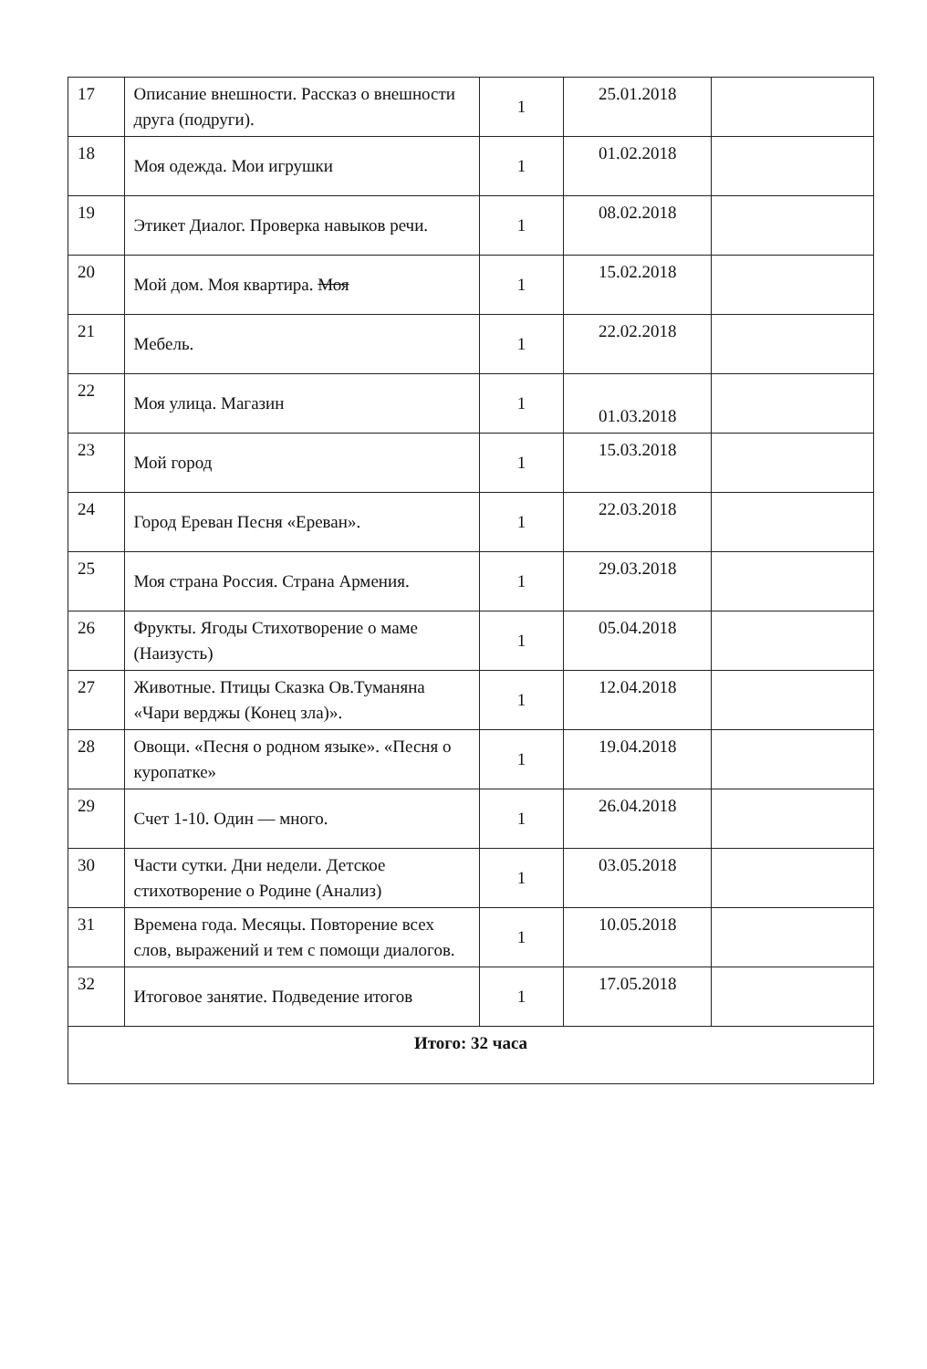| 17 | Описание внешности. Рассказ о внешности друга (подруги). | 1 | 25.01.2018 | |
| 18 | Моя одежда. Мои игрушки | 1 | 01.02.2018 | |
| 19 | Этикет Диалог. Проверка навыков речи. | 1 | 08.02.2018 | |
| 20 | Мой дом. Моя квартира. Моя | 1 | 15.02.2018 | |
| 21 | Мебель. | 1 | 22.02.2018 | |
| 22 | Моя улица. Магазин | 1 | 01.03.2018 | |
| 23 | Мой город | 1 | 15.03.2018 | |
| 24 | Город Ереван Песня «Ереван». | 1 | 22.03.2018 | |
| 25 | Моя страна Россия. Страна Армения. | 1 | 29.03.2018 | |
| 26 | Фрукты. Ягоды Стихотворение о маме (Наизусть) | 1 | 05.04.2018 | |
| 27 | Животные. Птицы Сказка Ов.Туманяна «Чари верджы (Конец зла)». | 1 | 12.04.2018 | |
| 28 | Овощи. «Песня о родном языке». «Песня о куропатке» | 1 | 19.04.2018 | |
| 29 | Счет 1-10. Один — много. | 1 | 26.04.2018 | |
| 30 | Части сутки. Дни недели. Детское стихотворение о Родине (Анализ) | 1 | 03.05.2018 | |
| 31 | Времена года. Месяцы. Повторение всех слов, выражений и тем с помощи диалогов. | 1 | 10.05.2018 | |
| 32 | Итоговое занятие. Подведение итогов | 1 | 17.05.2018 | |
| Итого: 32 часа | | | | |